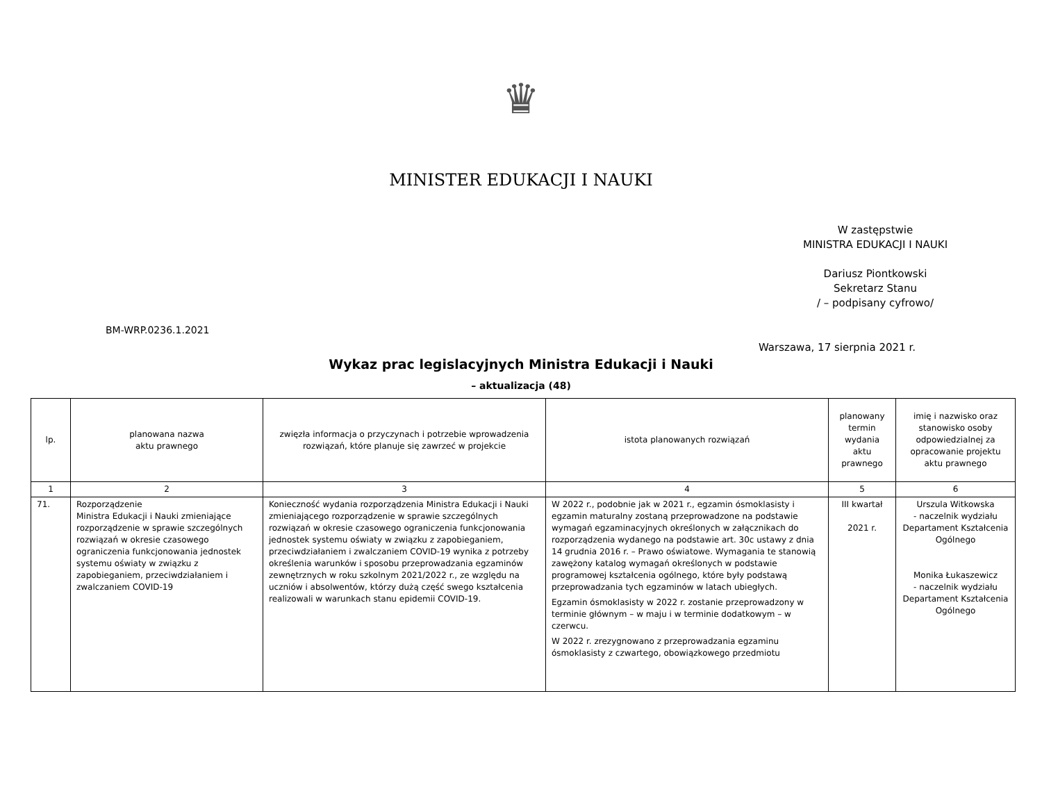♛
MINISTER EDUKACJI I NAUKI
W zastępstwie
MINISTRA EDUKACJI I NAUKI
Dariusz Piontkowski
Sekretarz Stanu
/ – podpisany cyfrowo/
BM-WRP.0236.1.2021
Warszawa, 17 sierpnia 2021 r.
Wykaz prac legislacyjnych Ministra Edukacji i Nauki
– aktualizacja (48)
| lp. | planowana nazwa aktu prawnego | zwięzła informacja o przyczynach i potrzebie wprowadzenia rozwiązań, które planuje się zawrzeć w projekcie | istota planowanych rozwiązań | planowany termin wydania aktu prawnego | imię i nazwisko oraz stanowisko osoby odpowiedzialnej za opracowanie projektu aktu prawnego |
| --- | --- | --- | --- | --- | --- |
| 1 | 2 | 3 | 4 | 5 | 6 |
| 71. | Rozporządzenie Ministra Edukacji i Nauki zmieniające rozporządzenie w sprawie szczególnych rozwiązań w okresie czasowego ograniczenia funkcjonowania jednostek systemu oświaty w związku z zapobieganiem, przeciwdziałaniem i zwalczaniem COVID-19 | Konieczność wydania rozporządzenia Ministra Edukacji i Nauki zmieniającego rozporządzenie w sprawie szczególnych rozwiązań w okresie czasowego ograniczenia funkcjonowania jednostek systemu oświaty w związku z zapobieganiem, przeciwdziałaniem i zwalczaniem COVID-19 wynika z potrzeby określenia warunków i sposobu przeprowadzania egzaminów zewnętrznych w roku szkolnym 2021/2022 r., ze względu na uczniów i absolwentów, którzy dużą część swego kształcenia realizowali w warunkach stanu epidemii COVID-19. | W 2022 r., podobnie jak w 2021 r., egzamin ósmoklasisty i egzamin maturalny zostaną przeprowadzone na podstawie wymagań egzaminacyjnych określonych w załącznikach do rozporządzenia wydanego na podstawie art. 30c ustawy z dnia 14 grudnia 2016 r. – Prawo oświatowe. Wymagania te stanowią zawężony katalog wymagań określonych w podstawie programowej kształcenia ogólnego, które były podstawą przeprowadzania tych egzaminów w latach ubiegłych. Egzamin ósmoklasisty w 2022 r. zostanie przeprowadzony w terminie głównym – w maju i w terminie dodatkowym – w czerwcu. W 2022 r. zrezygnowano z przeprowadzania egzaminu ósmoklasisty z czwartego, obowiązkowego przedmiotu | III kwartał 2021 r. | Urszula Witkowska - naczelnik wydziału Departament Kształcenia Ogólnego Monika Łukaszewicz - naczelnik wydziału Departament Kształcenia Ogólnego |